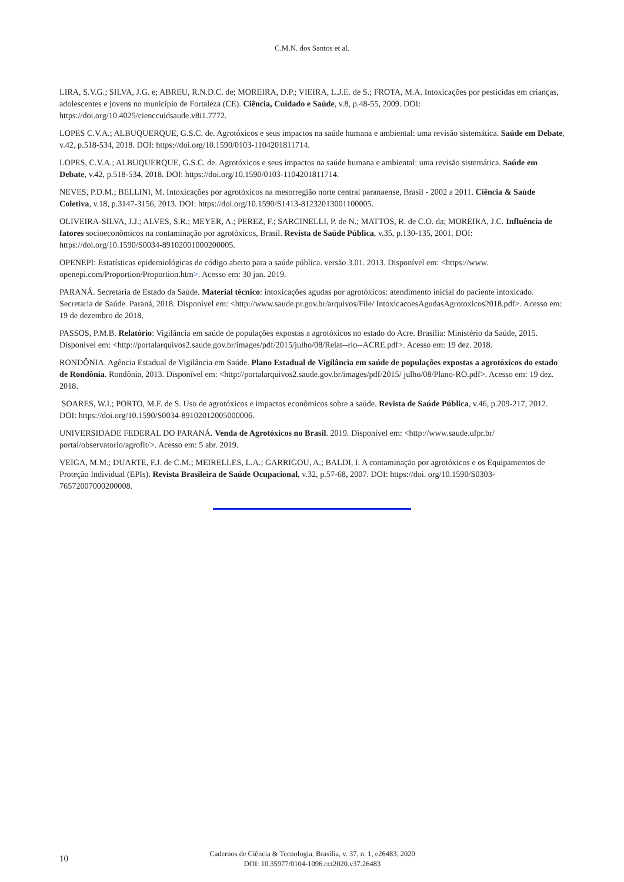C.M.N. dos Santos et al.
LIRA, S.V.G.; SILVA, J.G. e; ABREU, R.N.D.C. de; MOREIRA, D.P.; VIEIRA, L.J.E. de S.; FROTA, M.A. Intoxicações por pesticidas em crianças, adolescentes e jovens no município de Fortaleza (CE). Ciência, Cuidado e Saúde, v.8, p.48-55, 2009. DOI: https://doi.org/10.4025/cienccuidsaude.v8i1.7772.
LOPES C.V.A.; ALBUQUERQUE, G.S.C. de. Agrotóxicos e seus impactos na saúde humana e ambiental: uma revisão sistemática. Saúde em Debate, v.42, p.518-534, 2018. DOI: https://doi.org/10.1590/0103-1104201811714.
LOPES, C.V.A.; ALBUQUERQUE, G.S.C. de. Agrotóxicos e seus impactos na saúde humana e ambiental: uma revisão sistemática. Saúde em Debate, v.42, p.518-534, 2018. DOI: https://doi.org/10.1590/0103-1104201811714.
NEVES, P.D.M.; BELLINI, M. Intoxicações por agrotóxicos na mesorregião norte central paranaense, Brasil - 2002 a 2011. Ciência & Saúde Coletiva, v.18, p.3147-3156, 2013. DOI: https://doi.org/10.1590/S1413-81232013001100005.
OLIVEIRA-SILVA, J.J.; ALVES, S.R.; MEYER, A.; PEREZ, F.; SARCINELLI, P. de N.; MATTOS, R. de C.O. da; MOREIRA, J.C. Influência de fatores socioeconômicos na contaminação por agrotóxicos, Brasil. Revista de Saúde Pública, v.35, p.130-135, 2001. DOI: https://doi.org/10.1590/S0034-89102001000200005.
OPENEPI: Estatísticas epidemiológicas de código aberto para a saúde pública. versão 3.01. 2013. Disponível em: <https://www. openepi.com/Proportion/Proportion.htm>. Acesso em: 30 jan. 2019.
PARANÁ. Secretaria de Estado da Saúde. Material técnico: intoxicações agudas por agrotóxicos: atendimento inicial do paciente intoxicado. Secretaria de Saúde. Paraná, 2018. Disponível em: <http://www.saude.pr.gov.br/arquivos/File/ IntoxicacoesAgudasAgrotoxicos2018.pdf>. Acesso em: 19 de dezembro de 2018.
PASSOS, P.M.B. Relatório: Vigilância em saúde de populações expostas a agrotóxicos no estado do Acre. Brasília: Ministério da Saúde, 2015. Disponível em: <http://portalarquivos2.saude.gov.br/images/pdf/2015/julho/08/Relat--rio--ACRE.pdf>. Acesso em: 19 dez. 2018.
RONDÔNIA. Agência Estadual de Vigilância em Saúde. Plano Estadual de Vigilância em saúde de populações expostas a agrotóxicos do estado de Rondônia. Rondônia, 2013. Disponível em: <http://portalarquivos2.saude.gov.br/images/pdf/2015/ julho/08/Plano-RO.pdf>. Acesso em: 19 dez. 2018.
SOARES, W.I.; PORTO, M.F. de S. Uso de agrotóxicos e impactos econômicos sobre a saúde. Revista de Saúde Pública, v.46, p.209-217, 2012. DOI: https://doi.org/10.1590/S0034-89102012005000006.
UNIVERSIDADE FEDERAL DO PARANÁ. Venda de Agrotóxicos no Brasil. 2019. Disponível em: <http://www.saude.ufpr.br/ portal/observatorio/agrofit/>. Acesso em: 5 abr. 2019.
VEIGA, M.M.; DUARTE, F.J. de C.M.; MEIRELLES, L.A.; GARRIGOU, A.; BALDI, I. A contaminação por agrotóxicos e os Equipamentos de Proteção Individual (EPIs). Revista Brasileira de Saúde Ocupacional, v.32, p.57-68, 2007. DOI: https://doi. org/10.1590/S0303-76572007000200008.
10
Cadernos de Ciência & Tecnologia, Brasília, v. 37, n. 1, e26483, 2020
DOI: 10.35977/0104-1096.cct2020.v37.26483